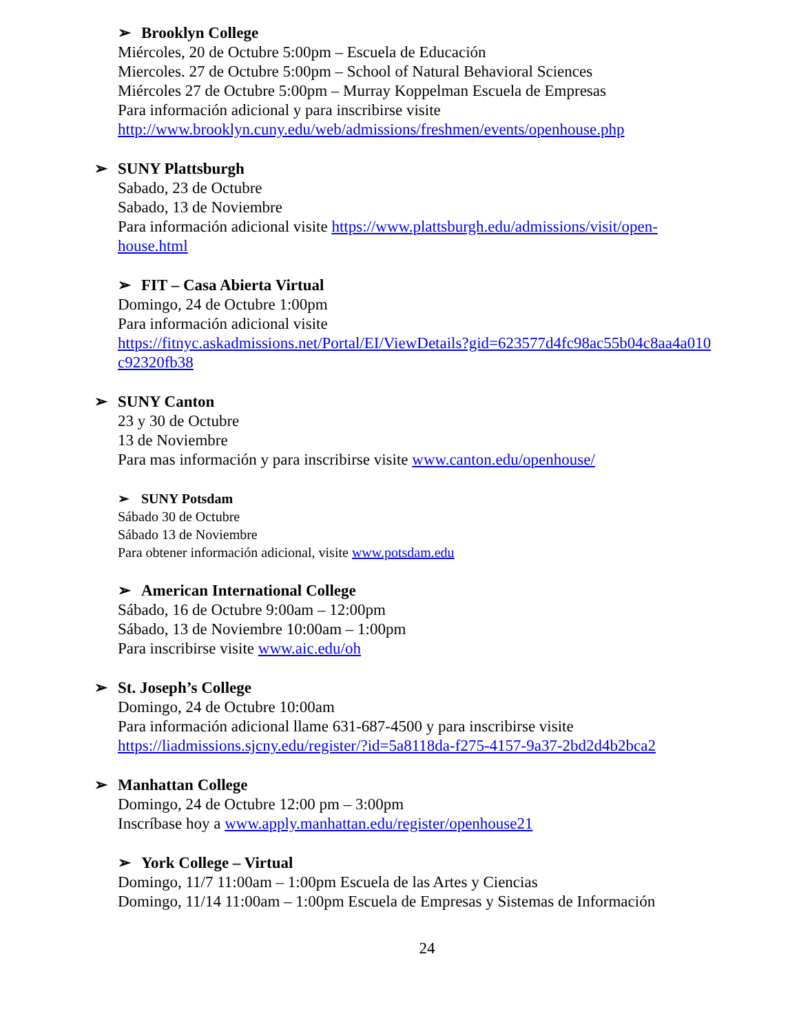➢ Brooklyn College
Miércoles, 20 de Octubre 5:00pm – Escuela de Educación
Miercoles. 27 de Octubre 5:00pm – School of Natural Behavioral Sciences
Miércoles 27 de Octubre 5:00pm – Murray Koppelman Escuela de Empresas
Para información adicional y para inscribirse visite
http://www.brooklyn.cuny.edu/web/admissions/freshmen/events/openhouse.php
➢ SUNY Plattsburgh
Sabado, 23 de Octubre
Sabado, 13 de Noviembre
Para información adicional visite https://www.plattsburgh.edu/admissions/visit/open-
house.html
➢ FIT – Casa Abierta Virtual
Domingo, 24 de Octubre 1:00pm
Para información adicional visite
https://fitnyc.askadmissions.net/Portal/EI/ViewDetails?gid=623577d4fc98ac55b04c8aa4a010
c92320fb38
➢ SUNY Canton
23 y 30 de Octubre
13 de Noviembre
Para mas información y para inscribirse visite www.canton.edu/openhouse/
➢ SUNY Potsdam
Sábado 30 de Octubre
Sábado 13 de Noviembre
Para obtener información adicional, visite www.potsdam.edu
➢ American International College
Sábado, 16 de Octubre 9:00am – 12:00pm
Sábado, 13 de Noviembre 10:00am – 1:00pm
Para inscribirse visite www.aic.edu/oh
➢ St. Joseph’s College
Domingo, 24 de Octubre 10:00am
Para información adicional llame 631-687-4500 y para inscribirse visite
https://liadmissions.sjcny.edu/register/?id=5a8118da-f275-4157-9a37-2bd2d4b2bca2
➢ Manhattan College
Domingo, 24 de Octubre 12:00 pm – 3:00pm
Inscríbase hoy a www.apply.manhattan.edu/register/openhouse21
➢ York College – Virtual
Domingo, 11/7 11:00am – 1:00pm Escuela de las Artes y Ciencias
Domingo, 11/14 11:00am – 1:00pm Escuela de Empresas y Sistemas de Información
24